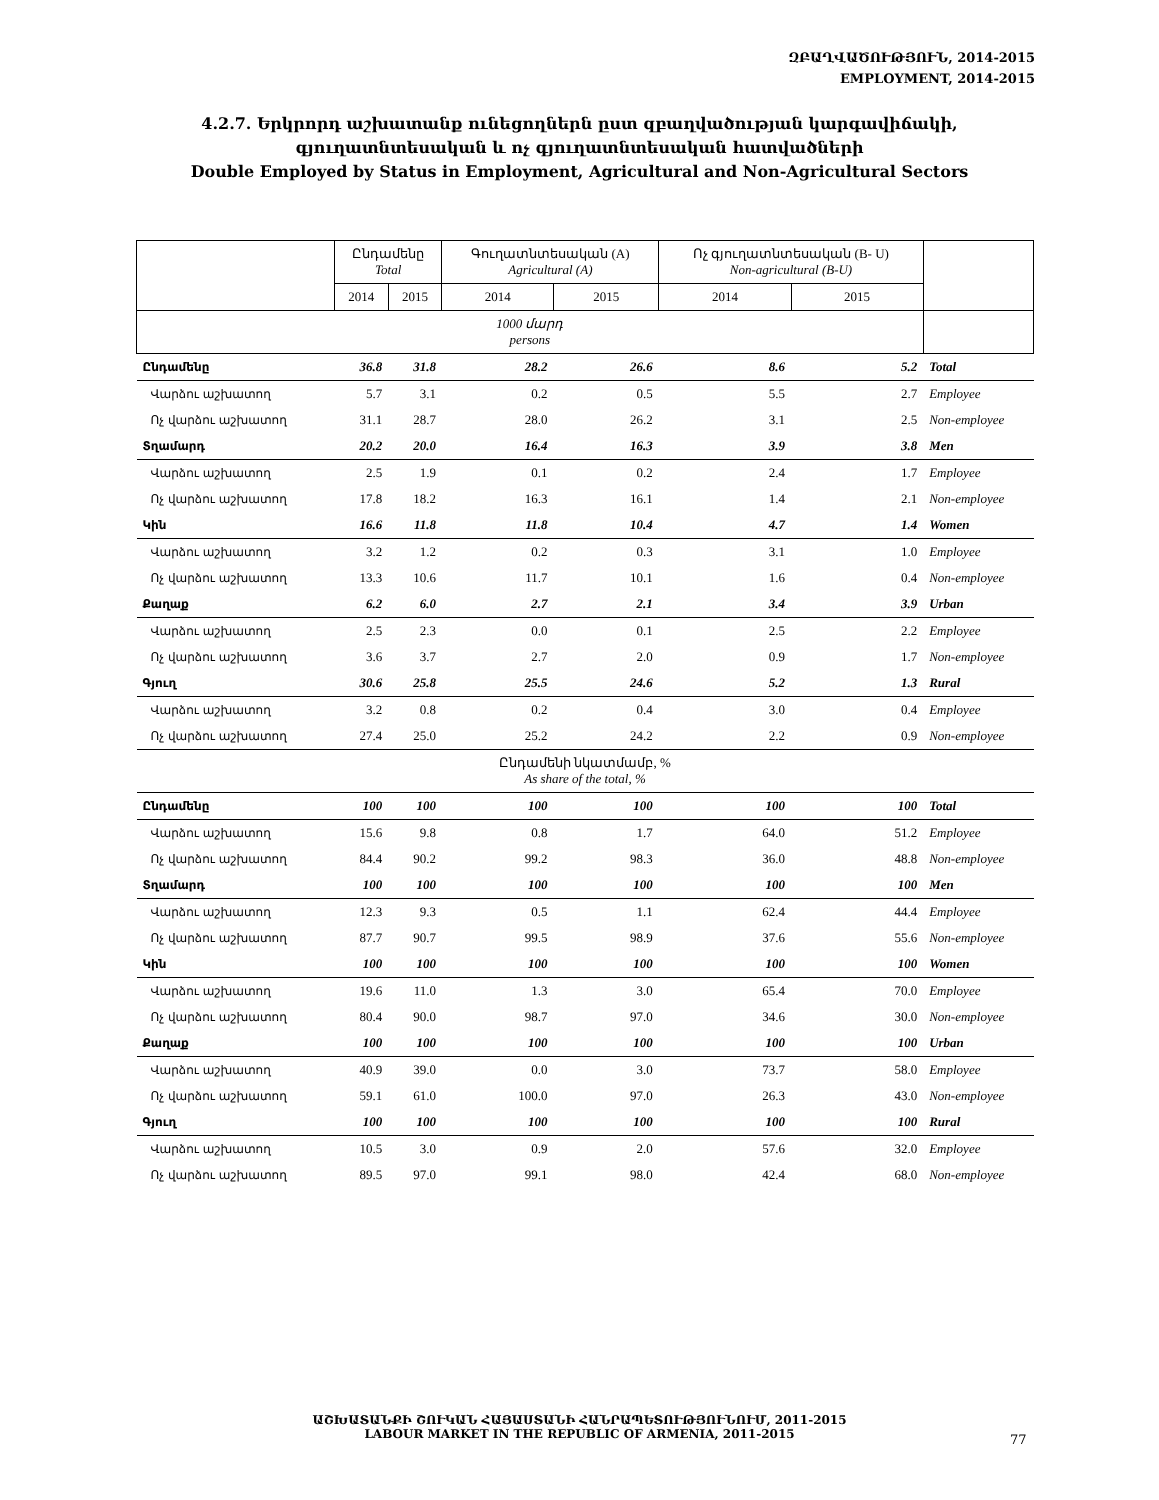ԶԲԱՂՎԱԾՈՒԹՅՈՒՆ, 2014-2015
EMPLOYMENT, 2014-2015
4.2.7. Երկրորդ աշխատանք ունեցողներն ըստ զբաղվածության կարգավիճակի,
գյուղատնտեսական և ոչ գյուղատնտեսական հատվածների
Double Employed by Status in Employment, Agricultural and Non-Agricultural Sectors
| | Ընդամենը Total | | Գուղատնտեսական (A) Agricultural (A) | | Ոչ գյուղատնտեսական (B- U) Non-agricultural (B-U) | | |
| --- | --- | --- | --- | --- | --- | --- | --- |
| | 2014 | 2015 | 2014 | 2015 | 2014 | 2015 | |
| 1000 մարդ persons | | | | | | | |
| Ընդամենը | 36.8 | 31.8 | 28.2 | 26.6 | 8.6 | 5.2 | Total |
| Վարձու աշխատող | 5.7 | 3.1 | 0.2 | 0.5 | 5.5 | 2.7 | Employee |
| Ոչ վարձու աշխատող | 31.1 | 28.7 | 28.0 | 26.2 | 3.1 | 2.5 | Non-employee |
| Տղամարդ | 20.2 | 20.0 | 16.4 | 16.3 | 3.9 | 3.8 | Men |
| Վարձու աշխատող | 2.5 | 1.9 | 0.1 | 0.2 | 2.4 | 1.7 | Employee |
| Ոչ վարձու աշխատող | 17.8 | 18.2 | 16.3 | 16.1 | 1.4 | 2.1 | Non-employee |
| Կին | 16.6 | 11.8 | 11.8 | 10.4 | 4.7 | 1.4 | Women |
| Վարձու աշխատող | 3.2 | 1.2 | 0.2 | 0.3 | 3.1 | 1.0 | Employee |
| Ոչ վարձու աշխատող | 13.3 | 10.6 | 11.7 | 10.1 | 1.6 | 0.4 | Non-employee |
| Քաղաք | 6.2 | 6.0 | 2.7 | 2.1 | 3.4 | 3.9 | Urban |
| Վարձու աշխատող | 2.5 | 2.3 | 0.0 | 0.1 | 2.5 | 2.2 | Employee |
| Ոչ վարձու աշխատող | 3.6 | 3.7 | 2.7 | 2.0 | 0.9 | 1.7 | Non-employee |
| Գյուղ | 30.6 | 25.8 | 25.5 | 24.6 | 5.2 | 1.3 | Rural |
| Վարձու աշխատող | 3.2 | 0.8 | 0.2 | 0.4 | 3.0 | 0.4 | Employee |
| Ոչ վարձու աշխատող | 27.4 | 25.0 | 25.2 | 24.2 | 2.2 | 0.9 | Non-employee |
| Ընդամենի նկատմամբ, % As share of the total, % | | | | | | | |
| Ընդամենը | 100 | 100 | 100 | 100 | 100 | 100 | Total |
| Վարձու աշխատող | 15.6 | 9.8 | 0.8 | 1.7 | 64.0 | 51.2 | Employee |
| Ոչ վարձու աշխատող | 84.4 | 90.2 | 99.2 | 98.3 | 36.0 | 48.8 | Non-employee |
| Տղամարդ | 100 | 100 | 100 | 100 | 100 | 100 | Men |
| Վարձու աշխատող | 12.3 | 9.3 | 0.5 | 1.1 | 62.4 | 44.4 | Employee |
| Ոչ վարձու աշխատող | 87.7 | 90.7 | 99.5 | 98.9 | 37.6 | 55.6 | Non-employee |
| Կին | 100 | 100 | 100 | 100 | 100 | 100 | Women |
| Վարձու աշխատող | 19.6 | 11.0 | 1.3 | 3.0 | 65.4 | 70.0 | Employee |
| Ոչ վարձու աշխատող | 80.4 | 90.0 | 98.7 | 97.0 | 34.6 | 30.0 | Non-employee |
| Քաղաք | 100 | 100 | 100 | 100 | 100 | 100 | Urban |
| Վարձու աշխատող | 40.9 | 39.0 | 0.0 | 3.0 | 73.7 | 58.0 | Employee |
| Ոչ վարձու աշխատող | 59.1 | 61.0 | 100.0 | 97.0 | 26.3 | 43.0 | Non-employee |
| Գյուղ | 100 | 100 | 100 | 100 | 100 | 100 | Rural |
| Վարձու աշխատող | 10.5 | 3.0 | 0.9 | 2.0 | 57.6 | 32.0 | Employee |
| Ոչ վարձու աշխատող | 89.5 | 97.0 | 99.1 | 98.0 | 42.4 | 68.0 | Non-employee |
ԱՇԽԱՏԱՆՔԻ ՇՈՒԿԱՆ ՀԱՅԱՍՏԱՆԻ ՀԱՆՐԱՊԵՏՈՒԹՅՈՒՆՈՒՄ, 2011-2015
LABOUR MARKET IN THE REPUBLIC OF ARMENIA, 2011-2015
77